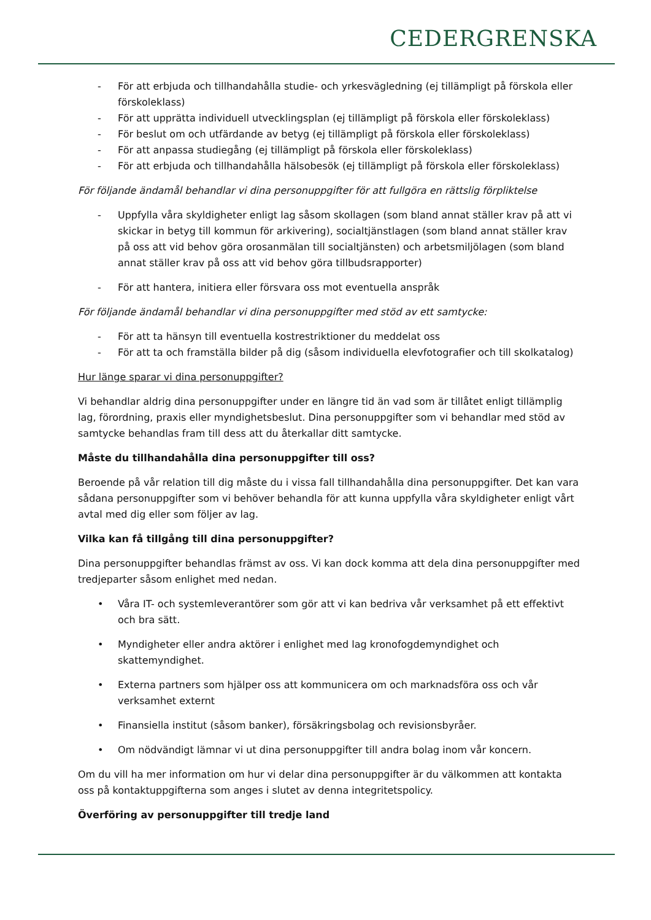CEDERGRENSKA
- För att erbjuda och tillhandahålla studie- och yrkesvägledning (ej tillämpligt på förskola eller förskoleklass)
- För att upprätta individuell utvecklingsplan (ej tillämpligt på förskola eller förskoleklass)
- För beslut om och utfärdande av betyg (ej tillämpligt på förskola eller förskoleklass)
- För att anpassa studiegång (ej tillämpligt på förskola eller förskoleklass)
- För att erbjuda och tillhandahålla hälsobesök (ej tillämpligt på förskola eller förskoleklass)
För följande ändamål behandlar vi dina personuppgifter för att fullgöra en rättslig förpliktelse
- Uppfylla våra skyldigheter enligt lag såsom skollagen (som bland annat ställer krav på att vi skickar in betyg till kommun för arkivering), socialtjänstlagen (som bland annat ställer krav på oss att vid behov göra orosanmälan till socialtjänsten) och arbetsmiljölagen (som bland annat ställer krav på oss att vid behov göra tillbudsrapporter)
- För att hantera, initiera eller försvara oss mot eventuella anspråk
För följande ändamål behandlar vi dina personuppgifter med stöd av ett samtycke:
- För att ta hänsyn till eventuella kostrestriktioner du meddelat oss
- För att ta och framställa bilder på dig (såsom individuella elevfotografier och till skolkatalog)
Hur länge sparar vi dina personuppgifter?
Vi behandlar aldrig dina personuppgifter under en längre tid än vad som är tillåtet enligt tillämplig lag, förordning, praxis eller myndighetsbeslut. Dina personuppgifter som vi behandlar med stöd av samtycke behandlas fram till dess att du återkallar ditt samtycke.
Måste du tillhandahålla dina personuppgifter till oss?
Beroende på vår relation till dig måste du i vissa fall tillhandahålla dina personuppgifter. Det kan vara sådana personuppgifter som vi behöver behandla för att kunna uppfylla våra skyldigheter enligt vårt avtal med dig eller som följer av lag.
Vilka kan få tillgång till dina personuppgifter?
Dina personuppgifter behandlas främst av oss. Vi kan dock komma att dela dina personuppgifter med tredjeparter såsom enlighet med nedan.
• Våra IT- och systemleverantörer som gör att vi kan bedriva vår verksamhet på ett effektivt och bra sätt.
• Myndigheter eller andra aktörer i enlighet med lag kronofogdemyndighet och skattemyndighet.
• Externa partners som hjälper oss att kommunicera om och marknadsföra oss och vår verksamhet externt
• Finansiella institut (såsom banker), försäkringsbolag och revisionsbyråer.
• Om nödvändigt lämnar vi ut dina personuppgifter till andra bolag inom vår koncern.
Om du vill ha mer information om hur vi delar dina personuppgifter är du välkommen att kontakta oss på kontaktuppgifterna som anges i slutet av denna integritetspolicy.
Överföring av personuppgifter till tredje land